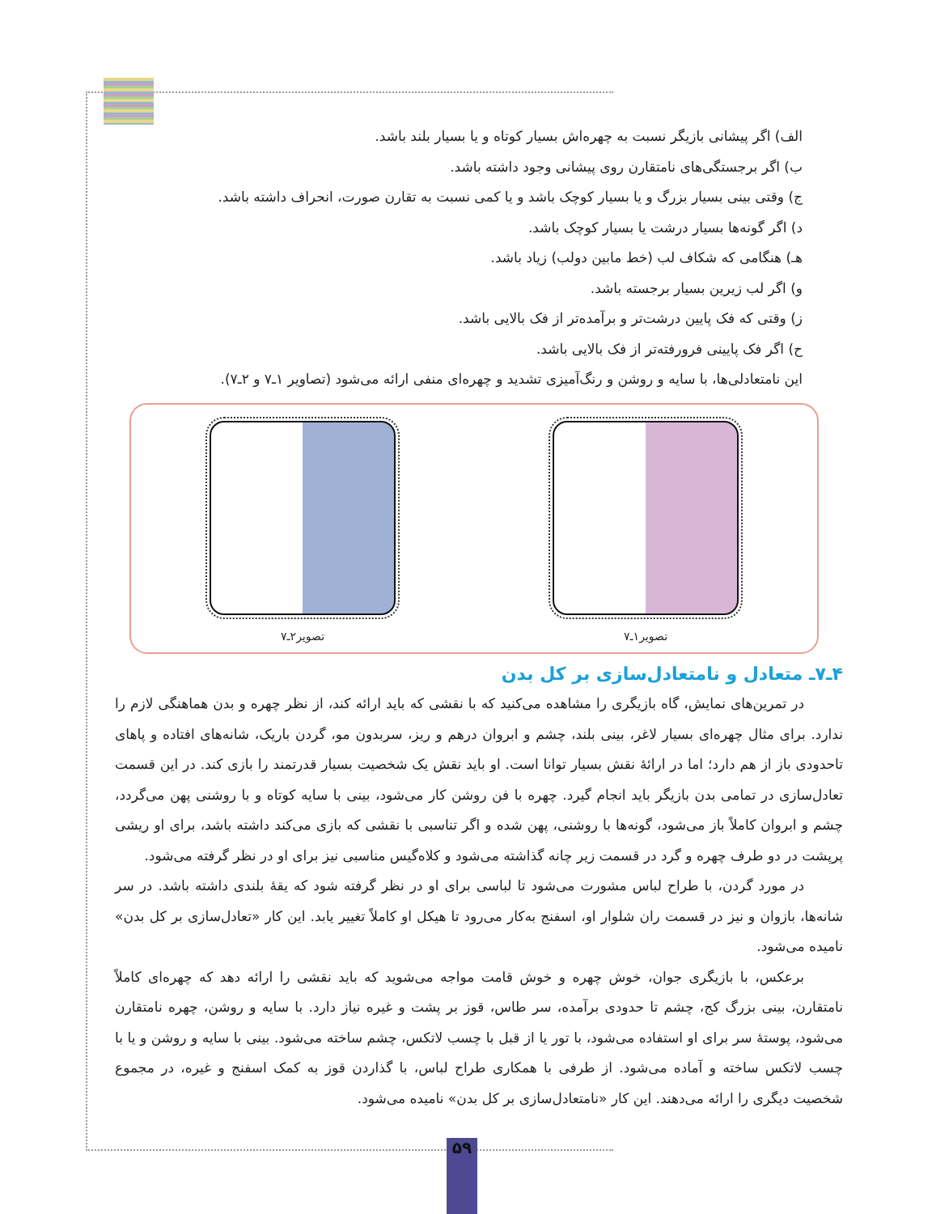الف) اگر پیشانی بازیگر نسبت به چهره‌اش بسیار کوتاه و یا بسیار بلند باشد.
ب) اگر برجستگی‌های نامتقارن روی پیشانی وجود داشته باشد.
ج) وقتی بینی بسیار بزرگ و یا بسیار کوچک باشد و یا کمی نسبت به تقارن صورت، انحراف داشته باشد.
د) اگر گونه‌ها بسیار درشت یا بسیار کوچک باشد.
هـ) هنگامی که شکاف لب (خط مابین دولب) زیاد باشد.
و) اگر لب زیرین بسیار برجسته باشد.
ز) وقتی که فک پایین درشت‌تر و برآمده‌تر از فک بالایی باشد.
ح) اگر فک پایینی فرورفته‌تر از فک بالایی باشد.
این نامتعادلی‌ها، با سایه و روشن و رنگ‌آمیزی تشدید و چهره‌ای منفی ارائه می‌شود (تصاویر ۱ـ۷ و ۲ـ۷).
تصویر۱ـ۷ تصویر۲ـ۷
۴ـ۷ـ متعادل و نامتعادل‌سازی بر کل بدن
در تمرین‌های نمایش، گاه بازیگری را مشاهده می‌کنید که با نقشی که باید ارائه کند، از نظر چهره و بدن هماهنگی لازم را ندارد. برای مثال چهره‌ای بسیار لاغر، بینی بلند، چشم و ابروان درهم و ریز، سربدون مو، گردن باریک، شانه‌های افتاده و پاهای تاحدودی باز از هم دارد؛ اما در ارائهٔ نقش بسیار توانا است. او باید نقش یک شخصیت بسیار قدرتمند را بازی کند. در این قسمت تعادل‌سازی در تمامی بدن بازیگر باید انجام گیرد. چهره با فن روشن کار می‌شود، بینی با سایه کوتاه و با روشنی پهن می‌گردد، چشم و ابروان کاملاً باز می‌شود، گونه‌ها با روشنی، پهن شده و اگر تناسبی با نقشی که بازی می‌کند داشته باشد، برای او ریشی پرپشت در دو طرف چهره و گرد در قسمت زیر چانه گذاشته می‌شود و کلاه‌گیس مناسبی نیز برای او در نظر گرفته می‌شود.
در مورد گردن، با طراح لباس مشورت می‌شود تا لباسی برای او در نظر گرفته شود که یقهٔ بلندی داشته باشد. در سر شانه‌ها، بازوان و نیز در قسمت ران شلوار او، اسفنج به‌کار می‌رود تا هیکل او کاملاً تغییر یابد. این کار «تعادل‌سازی بر کل بدن» نامیده می‌شود.
برعکس، با بازیگری جوان، خوش چهره و خوش قامت مواجه می‌شوید که باید نقشی را ارائه دهد که چهره‌ای کاملاً نامتقارن، بینی بزرگ کج، چشم تا حدودی برآمده، سر طاس، قوز بر پشت و غیره نیاز دارد. با سایه و روشن، چهره نامتقارن می‌شود، پوستهٔ سر برای او استفاده می‌شود، با تور یا از قبل با چسب لاتکس، چشم ساخته می‌شود. بینی با سایه و روشن و یا با چسب لاتکس ساخته و آماده می‌شود. از طرفی با همکاری طراح لباس، با گذاردن قوز به کمک اسفنج و غیره، در مجموع شخصیت دیگری را ارائه می‌دهند. این کار «نامتعادل‌سازی بر کل بدن» نامیده می‌شود.
۵۹